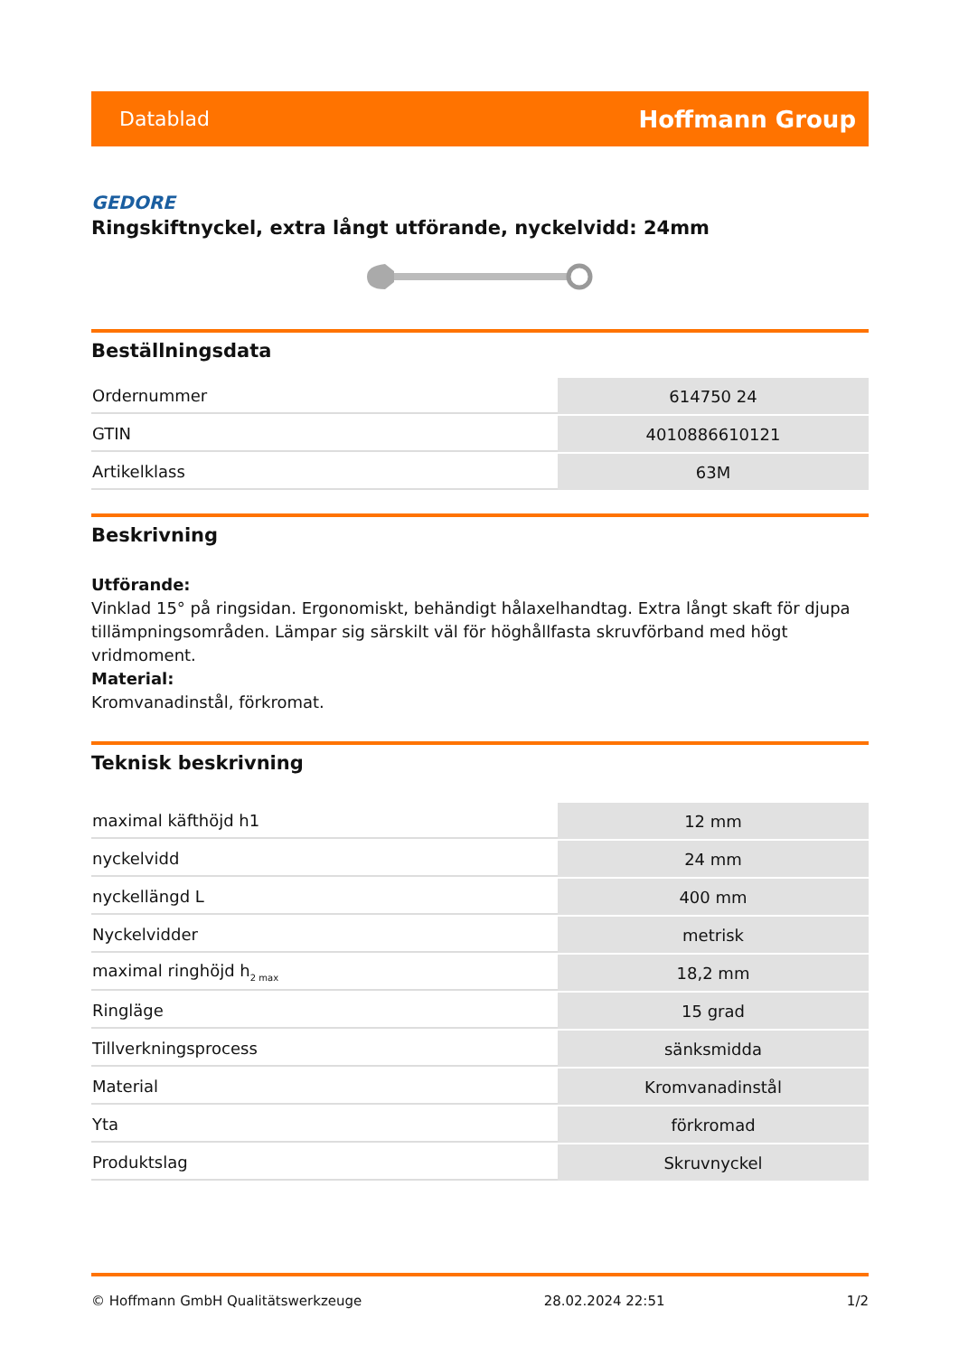Datablad Hoffmann Group
GEDORE
Ringskiftnyckel, extra långt utförande, nyckelvidd: 24mm
Beställningsdata
| Ordernummer | 614750 24 |
| GTIN | 4010886610121 |
| Artikelklass | 63M |
Beskrivning
Utförande:
Vinklad 15° på ringsidan. Ergonomiskt, behändigt hålaxelhandtag. Extra långt skaft för djupa tillämpningsområden. Lämpar sig särskilt väl för höghållfasta skruvförband med högt vridmoment.
Material:
Kromvanadinstål, förkromat.
Teknisk beskrivning
| maximal käfthöjd h1 | 12 mm |
| nyckelvidd | 24 mm |
| nyckellängd L | 400 mm |
| Nyckelvidder | metrisk |
| maximal ringhöjd h<sub>2 max</sub> | 18,2 mm |
| Ringläge | 15 grad |
| Tillverkningsprocess | sänksmidda |
| Material | Kromvanadinstål |
| Yta | förkromad |
| Produktslag | Skruvnyckel |
© Hoffmann GmbH Qualitätswerkzeuge 28.02.2024 22:51 1/2